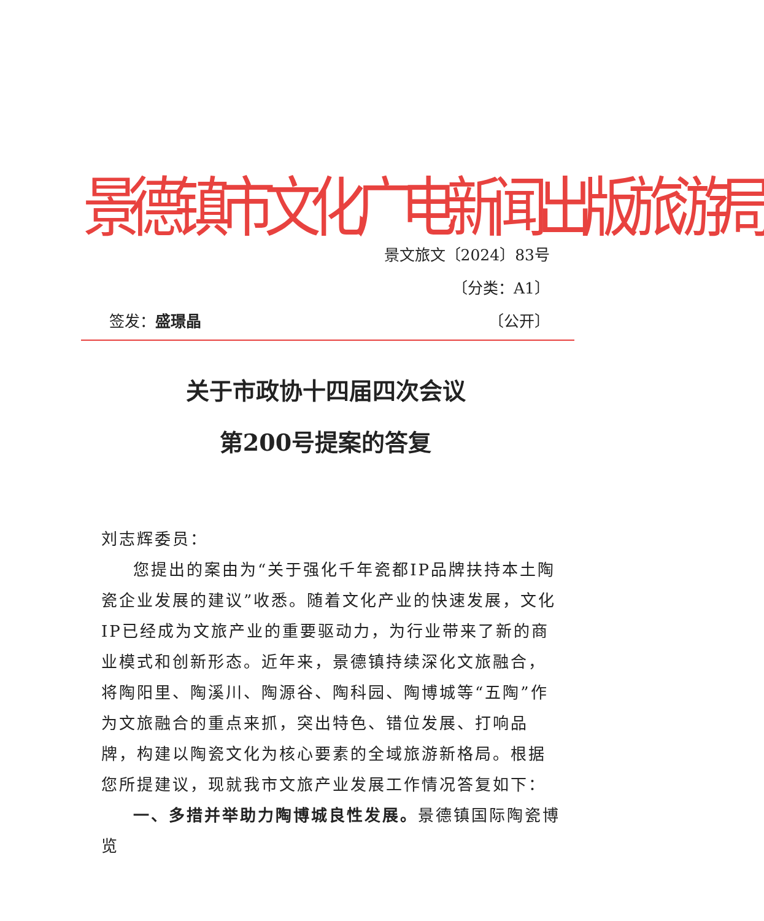景德镇市文化广电新闻出版旅游局
景文旅文〔2024〕83号
〔分类：A1〕
签发：盛璟晶 〔公开〕
关于市政协十四届四次会议
第200号提案的答复
刘志辉委员：
您提出的案由为“关于强化千年瓷都IP品牌扶持本土陶瓷企业发展的建议”收悉。随着文化产业的快速发展，文化IP已经成为文旅产业的重要驱动力，为行业带来了新的商业模式和创新形态。近年来，景德镇持续深化文旅融合，将陶阳里、陶溪川、陶源谷、陶科园、陶博城等“五陶”作为文旅融合的重点来抓，突出特色、错位发展、打响品牌，构建以陶瓷文化为核心要素的全域旅游新格局。根据您所提建议，现就我市文旅产业发展工作情况答复如下：
一、多措并举助力陶博城良性发展。景德镇国际陶瓷博览